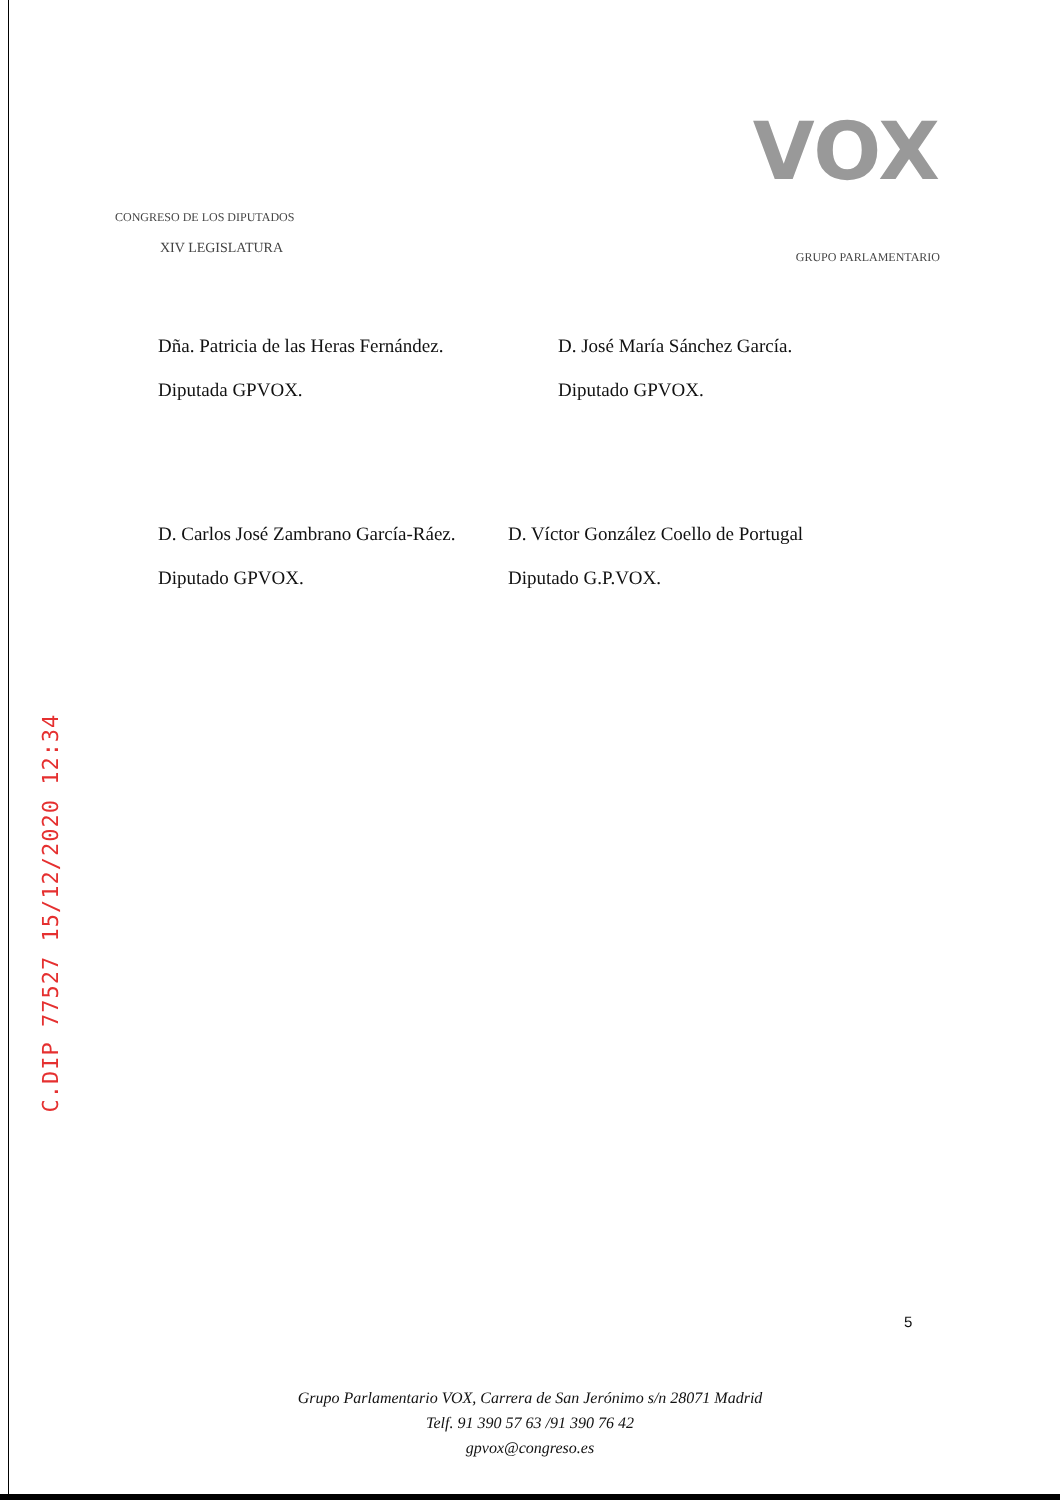VOX
CONGRESO DE LOS DIPUTADOS
XIV LEGISLATURA
GRUPO PARLAMENTARIO
Dña. Patricia de las Heras Fernández.
Diputada GPVOX.
D. José María Sánchez García.
Diputado GPVOX.
D. Carlos José Zambrano García-Ráez.
Diputado GPVOX.
D. Víctor González Coello de Portugal
Diputado G.P.VOX.
C.DIP 77527 15/12/2020 12:34
5
Grupo Parlamentario VOX, Carrera de San Jerónimo s/n 28071 Madrid
Telf. 91 390 57 63 /91 390 76 42
gpvox@congreso.es